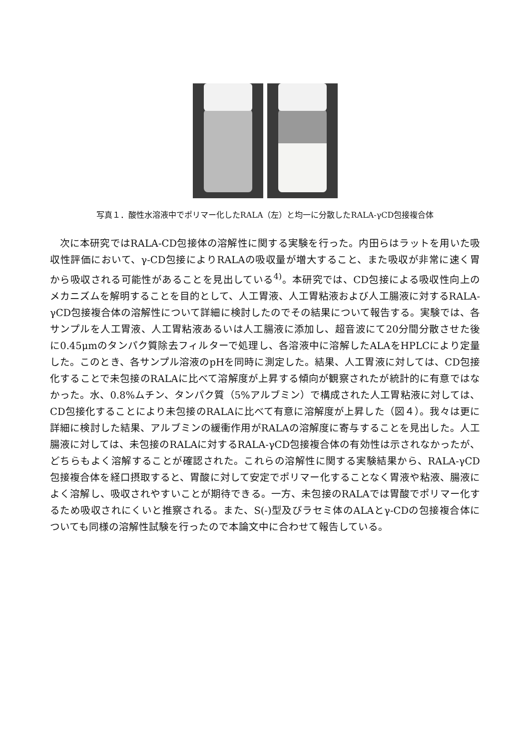写真１．酸性水溶液中でポリマー化したRALA（左）と均一に分散したRALA-γCD包接複合体
次に本研究ではRALA-CD包接体の溶解性に関する実験を行った。内田らはラットを用いた吸収性評価において、γ-CD包接によりRALAの吸収量が増大すること、また吸収が非常に速く胃から吸収される可能性があることを見出している<sup>4)</sup>。本研究では、CD包接による吸収性向上のメカニズムを解明することを目的として、人工胃液、人工胃粘液および人工腸液に対するRALA-γCD包接複合体の溶解性について詳細に検討したのでその結果について報告する。実験では、各サンプルを人工胃液、人工胃粘液あるいは人工腸液に添加し、超音波にて20分間分散させた後に0.45μmのタンパク質除去フィルターで処理し、各溶液中に溶解したALAをHPLCにより定量した。このとき、各サンプル溶液のpHを同時に測定した。結果、人工胃液に対しては、CD包接化することで未包接のRALAに比べて溶解度が上昇する傾向が観察されたが統計的に有意ではなかった。水、0.8%ムチン、タンパク質（5%アルブミン）で構成された人工胃粘液に対しては、CD包接化することにより未包接のRALAに比べて有意に溶解度が上昇した（図４）。我々は更に詳細に検討した結果、アルブミンの緩衝作用がRALAの溶解度に寄与することを見出した。人工腸液に対しては、未包接のRALAに対するRALA-γCD包接複合体の有効性は示されなかったが、どちらもよく溶解することが確認された。これらの溶解性に関する実験結果から、RALA-γCD包接複合体を経口摂取すると、胃酸に対して安定でポリマー化することなく胃液や粘液、腸液によく溶解し、吸収されやすいことが期待できる。一方、未包接のRALAでは胃酸でポリマー化するため吸収されにくいと推察される。また、S(-)型及びラセミ体のALAとγ-CDの包接複合体についても同様の溶解性試験を行ったので本論文中に合わせて報告している。